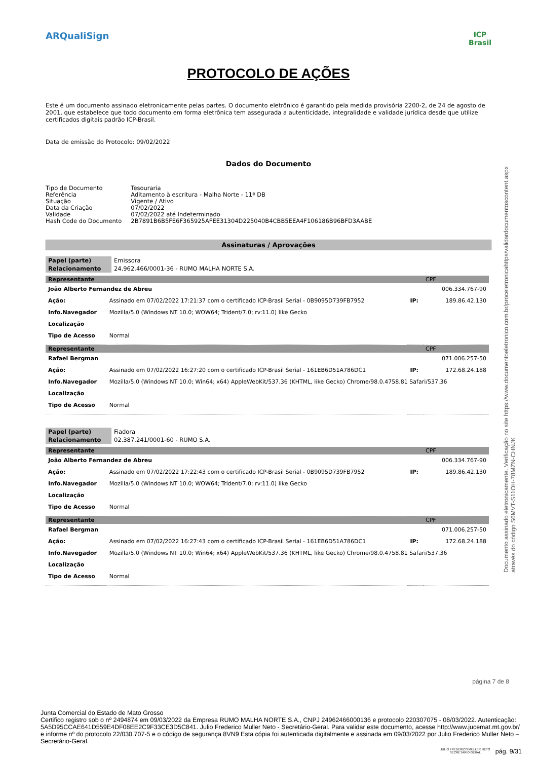ARQualiSign
ICP
Brasil
PROTOCOLO DE AÇÕES
Este é um documento assinado eletronicamente pelas partes. O documento eletrônico é garantido pela medida provisória 2200-2, de 24 de agosto de 2001, que estabelece que todo documento em forma eletrônica tem assegurada a autenticidade, integralidade e validade jurídica desde que utilize certificados digitais padrão ICP-Brasil.
Data de emissão do Protocolo: 09/02/2022
Dados do Documento
| Tipo de Documento | Tesouraria |
| Referência | Aditamento à escritura - Malha Norte - 11ª DB |
| Situação | Vigente / Ativo |
| Data da Criação | 07/02/2022 |
| Validade | 07/02/2022 até Indeterminado |
| Hash Code do Documento | 2B7891B6B5FE6F365925AFEE31304D225040B4CBB5EEA4F106186B96BFD3AABE |
Assinaturas / Aprovações
| Papel (parte) | Emissora |
| Relacionamento | 24.962.466/0001-36 - RUMO MALHA NORTE S.A. |
| Representante | | | CPF |
| João Alberto Fernandez de Abreu | | | 006.334.767-90 |
| Ação: | Assinado em 07/02/2022 17:21:37 com o certificado ICP-Brasil Serial - 0B9095D739FB7952 | IP: | 189.86.42.130 |
| Info.Navegador | Mozilla/5.0 (Windows NT 10.0; WOW64; Trident/7.0; rv:11.0) like Gecko | | |
| Localização | | | |
| Tipo de Acesso | Normal | | |
| Representante | | | CPF |
| Rafael Bergman | | | 071.006.257-50 |
| Ação: | Assinado em 07/02/2022 16:27:20 com o certificado ICP-Brasil Serial - 161EB6D51A786DC1 | IP: | 172.68.24.188 |
| Info.Navegador | Mozilla/5.0 (Windows NT 10.0; Win64; x64) AppleWebKit/537.36 (KHTML, like Gecko) Chrome/98.0.4758.81 Safari/537.36 | | |
| Localização | | | |
| Tipo de Acesso | Normal | | |
| Papel (parte) | Fiadora |
| Relacionamento | 02.387.241/0001-60 - RUMO S.A. |
| Representante | | | CPF |
| João Alberto Fernandez de Abreu | | | 006.334.767-90 |
| Ação: | Assinado em 07/02/2022 17:22:43 com o certificado ICP-Brasil Serial - 0B9095D739FB7952 | IP: | 189.86.42.130 |
| Info.Navegador | Mozilla/5.0 (Windows NT 10.0; WOW64; Trident/7.0; rv:11.0) like Gecko | | |
| Localização | | | |
| Tipo de Acesso | Normal | | |
| Representante | | | CPF |
| Rafael Bergman | | | 071.006.257-50 |
| Ação: | Assinado em 07/02/2022 16:27:43 com o certificado ICP-Brasil Serial - 161EB6D51A786DC1 | IP: | 172.68.24.188 |
| Info.Navegador | Mozilla/5.0 (Windows NT 10.0; Win64; x64) AppleWebKit/537.36 (KHTML, like Gecko) Chrome/98.0.4758.81 Safari/537.36 | | |
| Localização | | | |
| Tipo de Acesso | Normal | | |
Documento assinado eletronicamente. Verificação no site https://www.documentoeletronico.com.br/proceletronicahttps/validardocumentoscontent.aspx
através do código S6MVT-S11OH-78MZN-CHNJK
página 7 de 8
Junta Comercial do Estado de Mato Grosso
Certifico registro sob o nº 2494874 em 09/03/2022 da Empresa RUMO MALHA NORTE S.A., CNPJ 24962466000136 e protocolo 220307075 - 08/03/2022. Autenticação: 5A5D95CCAE641D559E4DF08EE2C9F33CE3D5C841. Julio Frederico Muller Neto - Secretário-Geral. Para validar este documento, acesse http://www.jucemat.mt.gov.br/ e informe nº do protocolo 22/030.707-5 e o código de segurança 8VN9 Esta cópia foi autenticada digitalmente e assinada em 09/03/2022 por Julio Frederico Muller Neto – Secretário-Geral.
JULIO FREDERICO MULLER NETO
SECRETÁRIO GERAL pág. 9/31